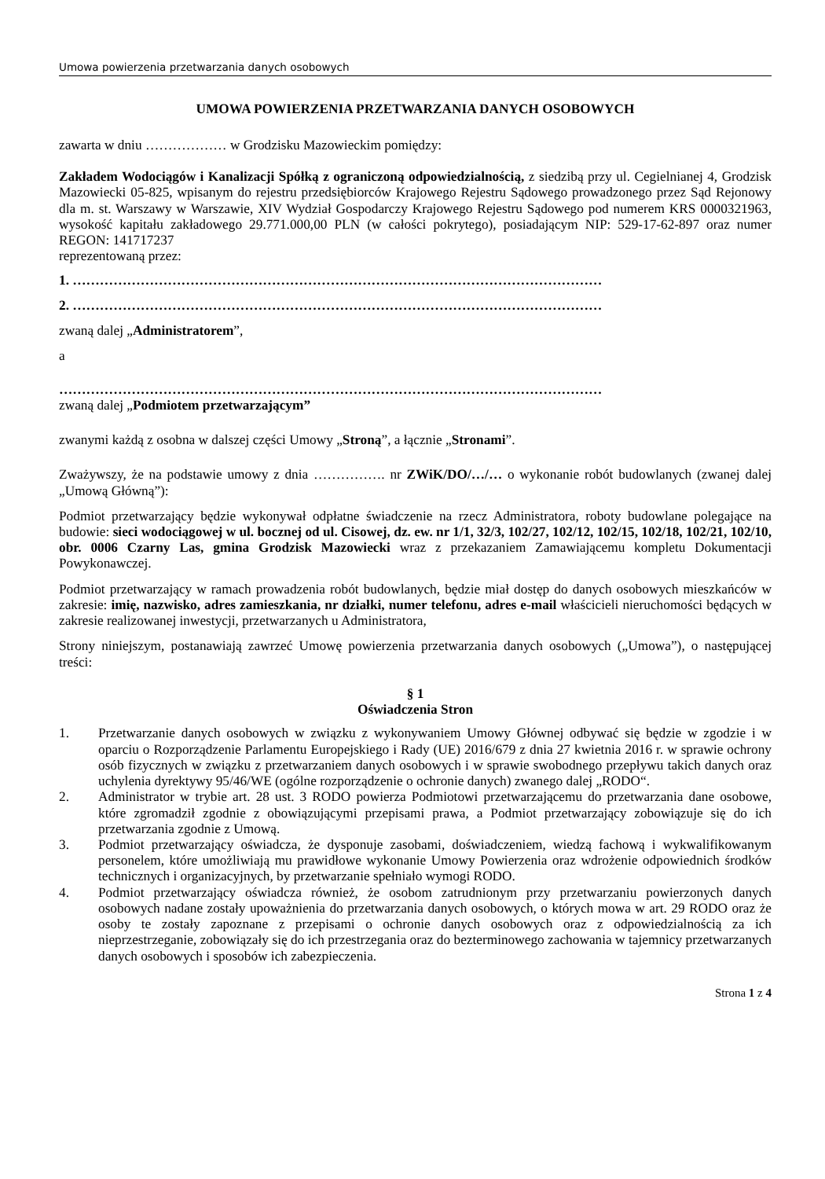Umowa powierzenia przetwarzania danych osobowych
UMOWA POWIERZENIA PRZETWARZANIA DANYCH OSOBOWYCH
zawarta w dniu ……………… w Grodzisku Mazowieckim pomiędzy:
Zakładem Wodociągów i Kanalizacji Spółką z ograniczoną odpowiedzialnością, z siedzibą przy ul. Cegielnianej 4, Grodzisk Mazowiecki 05-825, wpisanym do rejestru przedsiębiorców Krajowego Rejestru Sądowego prowadzonego przez Sąd Rejonowy dla m. st. Warszawy w Warszawie, XIV Wydział Gospodarczy Krajowego Rejestru Sądowego pod numerem KRS 0000321963, wysokość kapitału zakładowego 29.771.000,00 PLN (w całości pokrytego), posiadającym NIP: 529-17-62-897 oraz numer REGON: 141717237
reprezentowaną przez:
1. ………………………………………………………………………………………………………
2. ………………………………………………………………………………………………………
zwaną dalej „Administratorem”,
a
…………………………………………………………………………………………………………
zwaną dalej „Podmiotem przetwarzającym”
zwanymi każdą z osobna w dalszej części Umowy „Stroną”, a łącznie „Stronami”.
Zważywszy, że na podstawie umowy z dnia ……………. nr ZWiK/DO/…/… o wykonanie robót budowlanych (zwanej dalej „Umową Główną”):
Podmiot przetwarzający będzie wykonywał odpłatne świadczenie na rzecz Administratora, roboty budowlane polegające na budowie: sieci wodociągowej w ul. bocznej od ul. Cisowej, dz. ew. nr 1/1, 32/3, 102/27, 102/12, 102/15, 102/18, 102/21, 102/10, obr. 0006 Czarny Las, gmina Grodzisk Mazowiecki wraz z przekazaniem Zamawiającemu kompletu Dokumentacji Powykonawczej.
Podmiot przetwarzający w ramach prowadzenia robót budowlanych, będzie miał dostęp do danych osobowych mieszkańców w zakresie: imię, nazwisko, adres zamieszkania, nr działki, numer telefonu, adres e-mail właścicieli nieruchomości będących w zakresie realizowanej inwestycji, przetwarzanych u Administratora,
Strony niniejszym, postanawiają zawrzeć Umowę powierzenia przetwarzania danych osobowych („Umowa”), o następującej treści:
§ 1
Oświadczenia Stron
1. Przetwarzanie danych osobowych w związku z wykonywaniem Umowy Głównej odbywać się będzie w zgodzie i w oparciu o Rozporządzenie Parlamentu Europejskiego i Rady (UE) 2016/679 z dnia 27 kwietnia 2016 r. w sprawie ochrony osób fizycznych w związku z przetwarzaniem danych osobowych i w sprawie swobodnego przepływu takich danych oraz uchylenia dyrektywy 95/46/WE (ogólne rozporządzenie o ochronie danych) zwanego dalej „RODO“.
2. Administrator w trybie art. 28 ust. 3 RODO powierza Podmiotowi przetwarzającemu do przetwarzania dane osobowe, które zgromadził zgodnie z obowiązującymi przepisami prawa, a Podmiot przetwarzający zobowiązuje się do ich przetwarzania zgodnie z Umową.
3. Podmiot przetwarzający oświadcza, że dysponuje zasobami, doświadczeniem, wiedzą fachową i wykwalifikowanym personelem, które umożliwiają mu prawidłowe wykonanie Umowy Powierzenia oraz wdrożenie odpowiednich środków technicznych i organizacyjnych, by przetwarzanie spełniało wymogi RODO.
4. Podmiot przetwarzający oświadcza również, że osobom zatrudnionym przy przetwarzaniu powierzonych danych osobowych nadane zostały upoważnienia do przetwarzania danych osobowych, o których mowa w art. 29 RODO oraz że osoby te zostały zapoznane z przepisami o ochronie danych osobowych oraz z odpowiedzialnością za ich nieprzestrzeganie, zobowiązały się do ich przestrzegania oraz do bezterminowego zachowania w tajemnicy przetwarzanych danych osobowych i sposobów ich zabezpieczenia.
Strona 1 z 4